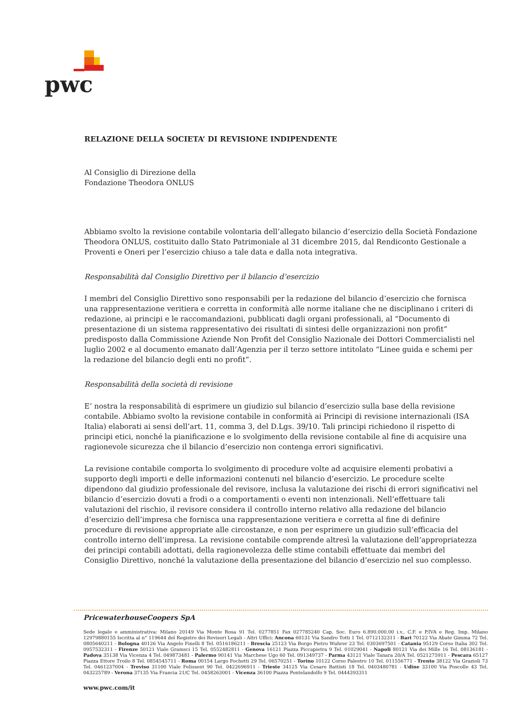pwc
RELAZIONE DELLA SOCIETA’ DI REVISIONE INDIPENDENTE
Al Consiglio di Direzione della
Fondazione Theodora ONLUS
Abbiamo svolto la revisione contabile volontaria dell’allegato bilancio d’esercizio della Società Fondazione Theodora ONLUS, costituito dallo Stato Patrimoniale al 31 dicembre 2015, dal Rendiconto Gestionale a Proventi e Oneri per l’esercizio chiuso a tale data e dalla nota integrativa.
Responsabilità dal Consiglio Direttivo per il bilancio d’esercizio
I membri del Consiglio Direttivo sono responsabili per la redazione del bilancio d’esercizio che fornisca una rappresentazione veritiera e corretta in conformità alle norme italiane che ne disciplinano i criteri di redazione, ai principi e le raccomandazioni, pubblicati dagli organi professionali, al “Documento di presentazione di un sistema rappresentativo dei risultati di sintesi delle organizzazioni non profit” predisposto dalla Commissione Aziende Non Profit del Consiglio Nazionale dei Dottori Commercialisti nel luglio 2002 e al documento emanato dall’Agenzia per il terzo settore intitolato “Linee guida e schemi per la redazione del bilancio degli enti no profit”.
Responsabilità della società di revisione
E’ nostra la responsabilità di esprimere un giudizio sul bilancio d’esercizio sulla base della revisione contabile. Abbiamo svolto la revisione contabile in conformità ai Principi di revisione internazionali (ISA Italia) elaborati ai sensi dell’art. 11, comma 3, del D.Lgs. 39/10. Tali principi richiedono il rispetto di principi etici, nonché la pianificazione e lo svolgimento della revisione contabile al fine di acquisire una ragionevole sicurezza che il bilancio d’esercizio non contenga errori significativi.
La revisione contabile comporta lo svolgimento di procedure volte ad acquisire elementi probativi a supporto degli importi e delle informazioni contenuti nel bilancio d’esercizio. Le procedure scelte dipendono dal giudizio professionale del revisore, inclusa la valutazione dei rischi di errori significativi nel bilancio d’esercizio dovuti a frodi o a comportamenti o eventi non intenzionali. Nell’effettuare tali valutazioni del rischio, il revisore considera il controllo interno relativo alla redazione del bilancio d’esercizio dell’impresa che fornisca una rappresentazione veritiera e corretta al fine di definire procedure di revisione appropriate alle circostanze, e non per esprimere un giudizio sull’efficacia del controllo interno dell’impresa. La revisione contabile comprende altresì la valutazione dell’appropriatezza dei principi contabili adottati, della ragionevolezza delle stime contabili effettuate dai membri del Consiglio Direttivo, nonché la valutazione della presentazione del bilancio d’esercizio nel suo complesso.
PricewaterhouseCoopers SpA
Sede legale e amministrativa: Milano 20149 Via Monte Rosa 91 Tel. 0277851 Fax 027785240 Cap. Soc. Euro 6.890.000,00 i.v., C.F. e P.IVA e Reg. Imp. Milano 12979880155 Iscritta al n° 119644 del Registro dei Revisori Legali - Altri Uffici: Ancona 60131 Via Sandro Totti 1 Tel. 0712132311 - Bari 70122 Via Abate Gimma 72 Tel. 0805640211 - Bologna 40126 Via Angelo Finelli 8 Tel. 0516186211 - Brescia 25123 Via Borgo Pietro Wuhrer 23 Tel. 0303697501 - Catania 95129 Corso Italia 302 Tel. 0957532311 - Firenze 50121 Viale Gramsci 15 Tel. 0552482811 - Genova 16121 Piazza Piccapietra 9 Tel. 01029041 - Napoli 80121 Via dei Mille 16 Tel. 08136181 - Padova 35138 Via Vicenza 4 Tel. 049873481 - Palermo 90141 Via Marchese Ugo 60 Tel. 091349737 - Parma 43121 Viale Tanara 20/A Tel. 0521275911 - Pescara 65127 Piazza Ettore Troilo 8 Tel. 0854545711 - Roma 00154 Largo Fochetti 29 Tel. 06570251 - Torino 10122 Corso Palestro 10 Tel. 011556771 - Trento 38122 Via Grazioli 73 Tel. 0461237004 - Treviso 31100 Viale Felissent 90 Tel. 0422696911 - Trieste 34125 Via Cesare Battisti 18 Tel. 0403480781 - Udine 33100 Via Poscolle 43 Tel. 043225789 - Verona 37135 Via Francia 21/C Tel. 0458263001 - Vicenza 36100 Piazza Pontelandolfo 9 Tel. 0444393311
www.pwc.com/it